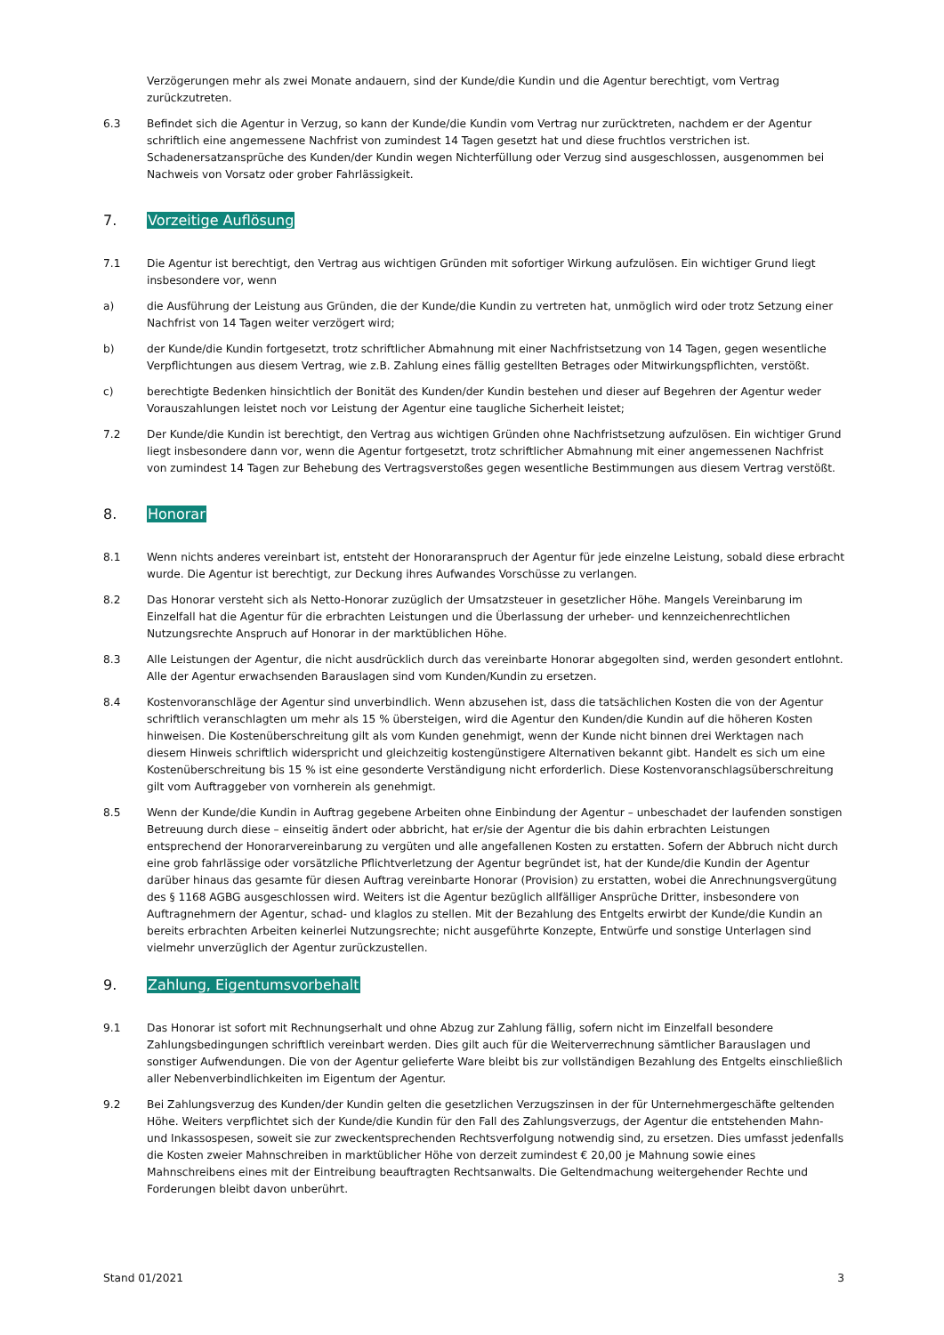Verzögerungen mehr als zwei Monate andauern, sind der Kunde/die Kundin und die Agentur berechtigt, vom Vertrag zurückzutreten.
6.3 Befindet sich die Agentur in Verzug, so kann der Kunde/die Kundin vom Vertrag nur zurücktreten, nachdem er der Agentur schriftlich eine angemessene Nachfrist von zumindest 14 Tagen gesetzt hat und diese fruchtlos verstrichen ist. Schadenersatzansprüche des Kunden/der Kundin wegen Nichterfüllung oder Verzug sind ausgeschlossen, ausgenommen bei Nachweis von Vorsatz oder grober Fahrlässigkeit.
7. Vorzeitige Auflösung
7.1 Die Agentur ist berechtigt, den Vertrag aus wichtigen Gründen mit sofortiger Wirkung aufzulösen. Ein wichtiger Grund liegt insbesondere vor, wenn
a) die Ausführung der Leistung aus Gründen, die der Kunde/die Kundin zu vertreten hat, unmöglich wird oder trotz Setzung einer Nachfrist von 14 Tagen weiter verzögert wird;
b) der Kunde/die Kundin fortgesetzt, trotz schriftlicher Abmahnung mit einer Nachfristsetzung von 14 Tagen, gegen wesentliche Verpflichtungen aus diesem Vertrag, wie z.B. Zahlung eines fällig gestellten Betrages oder Mitwirkungspflichten, verstößt.
c) berechtigte Bedenken hinsichtlich der Bonität des Kunden/der Kundin bestehen und dieser auf Begehren der Agentur weder Vorauszahlungen leistet noch vor Leistung der Agentur eine taugliche Sicherheit leistet;
7.2 Der Kunde/die Kundin ist berechtigt, den Vertrag aus wichtigen Gründen ohne Nachfristsetzung aufzulösen. Ein wichtiger Grund liegt insbesondere dann vor, wenn die Agentur fortgesetzt, trotz schriftlicher Abmahnung mit einer angemessenen Nachfrist von zumindest 14 Tagen zur Behebung des Vertragsverstoßes gegen wesentliche Bestimmungen aus diesem Vertrag verstößt.
8. Honorar
8.1 Wenn nichts anderes vereinbart ist, entsteht der Honoraranspruch der Agentur für jede einzelne Leistung, sobald diese erbracht wurde. Die Agentur ist berechtigt, zur Deckung ihres Aufwandes Vorschüsse zu verlangen.
8.2 Das Honorar versteht sich als Netto-Honorar zuzüglich der Umsatzsteuer in gesetzlicher Höhe. Mangels Vereinbarung im Einzelfall hat die Agentur für die erbrachten Leistungen und die Überlassung der urheber- und kennzeichenrechtlichen Nutzungsrechte Anspruch auf Honorar in der marktüblichen Höhe.
8.3 Alle Leistungen der Agentur, die nicht ausdrücklich durch das vereinbarte Honorar abgegolten sind, werden gesondert entlohnt. Alle der Agentur erwachsenden Barauslagen sind vom Kunden/Kundin zu ersetzen.
8.4 Kostenvoranschläge der Agentur sind unverbindlich. Wenn abzusehen ist, dass die tatsächlichen Kosten die von der Agentur schriftlich veranschlagten um mehr als 15 % übersteigen, wird die Agentur den Kunden/die Kundin auf die höheren Kosten hinweisen. Die Kostenüberschreitung gilt als vom Kunden genehmigt, wenn der Kunde nicht binnen drei Werktagen nach diesem Hinweis schriftlich widerspricht und gleichzeitig kostengünstigere Alternativen bekannt gibt. Handelt es sich um eine Kostenüberschreitung bis 15 % ist eine gesonderte Verständigung nicht erforderlich. Diese Kostenvoranschlagsüberschreitung gilt vom Auftraggeber von vornherein als genehmigt.
8.5 Wenn der Kunde/die Kundin in Auftrag gegebene Arbeiten ohne Einbindung der Agentur – unbeschadet der laufenden sonstigen Betreuung durch diese – einseitig ändert oder abbricht, hat er/sie der Agentur die bis dahin erbrachten Leistungen entsprechend der Honorarvereinbarung zu vergüten und alle angefallenen Kosten zu erstatten. Sofern der Abbruch nicht durch eine grob fahrlässige oder vorsätzliche Pflichtverletzung der Agentur begründet ist, hat der Kunde/die Kundin der Agentur darüber hinaus das gesamte für diesen Auftrag vereinbarte Honorar (Provision) zu erstatten, wobei die Anrechnungsvergütung des § 1168 AGBG ausgeschlossen wird. Weiters ist die Agentur bezüglich allfälliger Ansprüche Dritter, insbesondere von Auftragnehmern der Agentur, schad- und klaglos zu stellen. Mit der Bezahlung des Entgelts erwirbt der Kunde/die Kundin an bereits erbrachten Arbeiten keinerlei Nutzungsrechte; nicht ausgeführte Konzepte, Entwürfe und sonstige Unterlagen sind vielmehr unverzüglich der Agentur zurückzustellen.
9. Zahlung, Eigentumsvorbehalt
9.1 Das Honorar ist sofort mit Rechnungserhalt und ohne Abzug zur Zahlung fällig, sofern nicht im Einzelfall besondere Zahlungsbedingungen schriftlich vereinbart werden. Dies gilt auch für die Weiterverrechnung sämtlicher Barauslagen und sonstiger Aufwendungen. Die von der Agentur gelieferte Ware bleibt bis zur vollständigen Bezahlung des Entgelts einschließlich aller Nebenverbindlichkeiten im Eigentum der Agentur.
9.2 Bei Zahlungsverzug des Kunden/der Kundin gelten die gesetzlichen Verzugszinsen in der für Unternehmergeschäfte geltenden Höhe. Weiters verpflichtet sich der Kunde/die Kundin für den Fall des Zahlungsverzugs, der Agentur die entstehenden Mahn- und Inkassospesen, soweit sie zur zweckentsprechenden Rechtsverfolgung notwendig sind, zu ersetzen. Dies umfasst jedenfalls die Kosten zweier Mahnschreiben in marktüblicher Höhe von derzeit zumindest € 20,00 je Mahnung sowie eines Mahnschreibens eines mit der Eintreibung beauftragten Rechtsanwalts. Die Geltendmachung weitergehender Rechte und Forderungen bleibt davon unberührt.
Stand 01/2021 3